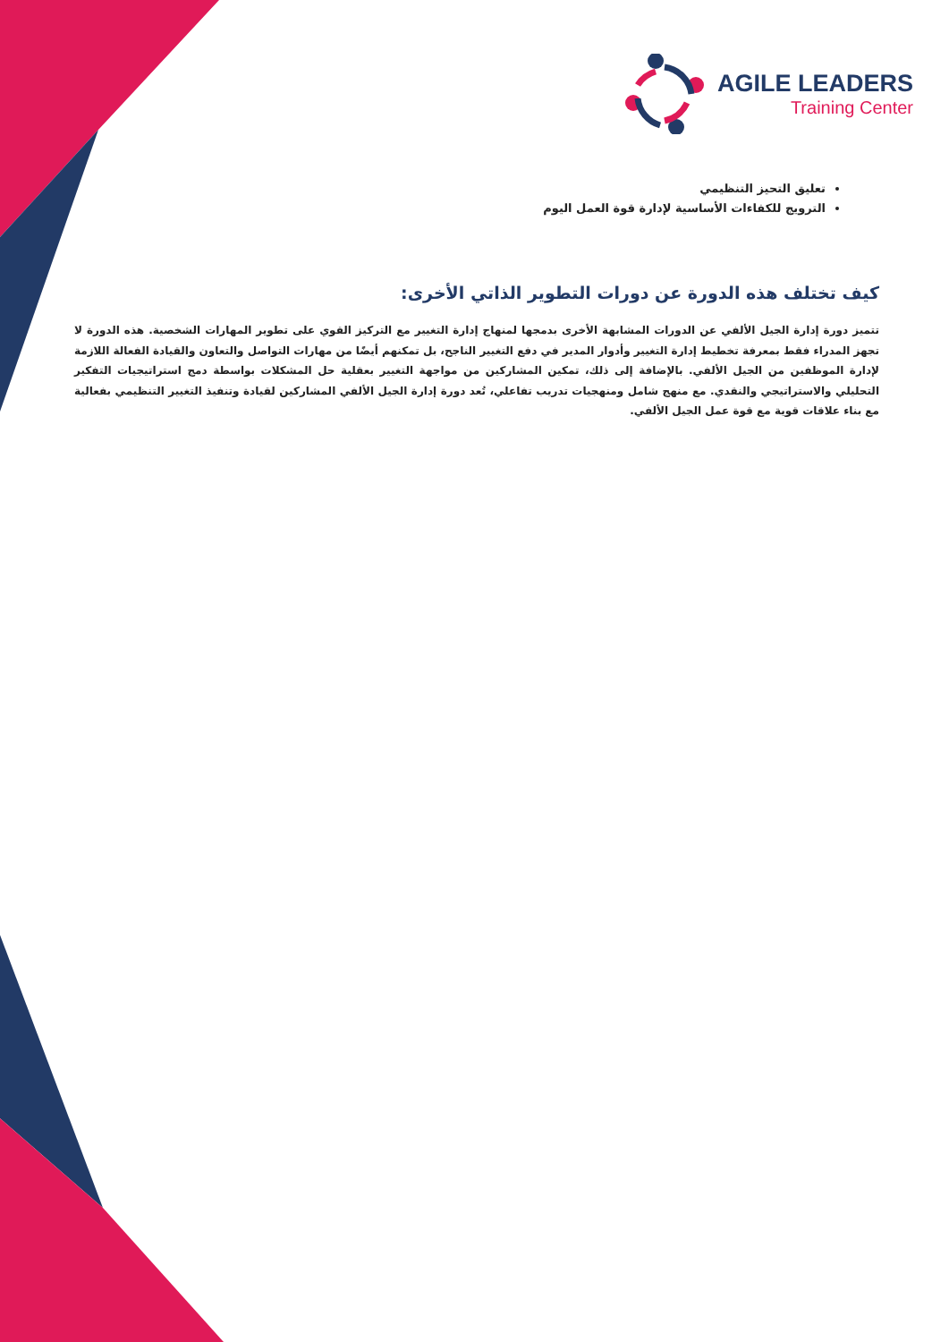AGILE LEADERS
Training Center
تعليق التحيز التنظيمي
الترويج للكفاءات الأساسية لإدارة قوة العمل اليوم
كيف تختلف هذه الدورة عن دورات التطوير الذاتي الأخرى:
تتميز دورة إدارة الجيل الألفي عن الدورات المشابهة الأخرى بدمجها لمنهاج إدارة التغيير مع التركيز القوي على تطوير المهارات الشخصية. هذه الدورة لا تجهز المدراء فقط بمعرفة تخطيط إدارة التغيير وأدوار المدير في دفع التغيير الناجح، بل تمكنهم أيضًا من مهارات التواصل والتعاون والقيادة الفعالة اللازمة لإدارة الموظفين من الجيل الألفي. بالإضافة إلى ذلك، تمكين المشاركين من مواجهة التغيير بعقلية حل المشكلات بواسطة دمج استراتيجيات التفكير التحليلي والاستراتيجي والنقدي. مع منهج شامل ومنهجيات تدريب تفاعلي، تُعد دورة إدارة الجيل الألفي المشاركين لقيادة وتنفيذ التغيير التنظيمي بفعالية مع بناء علاقات قوية مع قوة عمل الجيل الألفي.